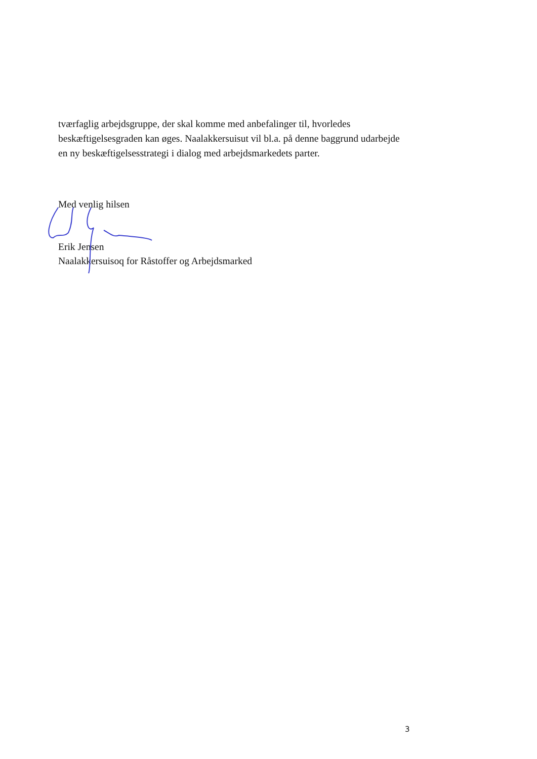tværfaglig arbejdsgruppe, der skal komme med anbefalinger til, hvorledes beskæftigelsesgraden kan øges. Naalakkersuisut vil bl.a. på denne baggrund udarbejde en ny beskæftigelsesstrategi i dialog med arbejdsmarkedets parter.
Med venlig hilsen
Erik Jensen
Naalakkersuisoq for Råstoffer og Arbejdsmarked
3